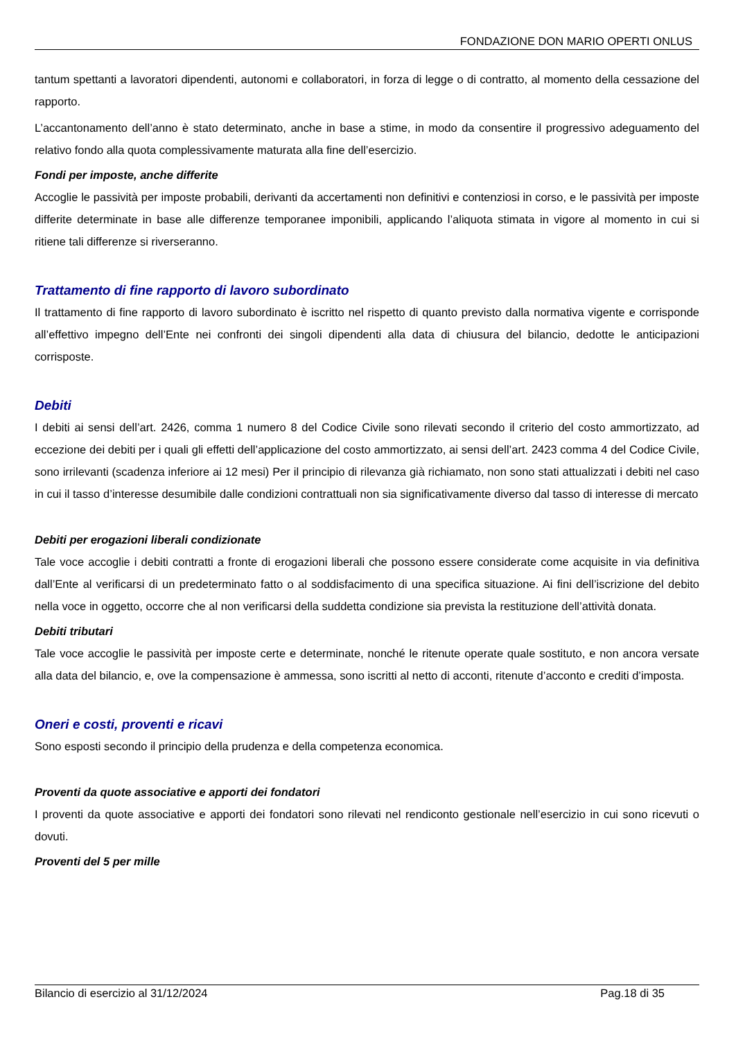FONDAZIONE DON MARIO OPERTI ONLUS
tantum spettanti a lavoratori dipendenti, autonomi e collaboratori, in forza di legge o di contratto, al momento della cessazione del rapporto.
L’accantonamento dell’anno è stato determinato, anche in base a stime, in modo da consentire il progressivo adeguamento del relativo fondo alla quota complessivamente maturata alla fine dell’esercizio.
Fondi per imposte, anche differite
Accoglie le passività per imposte probabili, derivanti da accertamenti non definitivi e contenziosi in corso, e le passività per imposte differite determinate in base alle differenze temporanee imponibili, applicando l’aliquota stimata in vigore al momento in cui si ritiene tali differenze si riverseranno.
Trattamento di fine rapporto di lavoro subordinato
Il trattamento di fine rapporto di lavoro subordinato è iscritto nel rispetto di quanto previsto dalla normativa vigente e corrisponde all’effettivo impegno dell’Ente nei confronti dei singoli dipendenti alla data di chiusura del bilancio, dedotte le anticipazioni corrisposte.
Debiti
I debiti ai sensi dell’art. 2426, comma 1 numero 8 del Codice Civile sono rilevati secondo il criterio del costo ammortizzato, ad eccezione dei debiti per i quali gli effetti dell’applicazione del costo ammortizzato, ai sensi dell’art. 2423 comma 4 del Codice Civile, sono irrilevanti (scadenza inferiore ai 12 mesi) Per il principio di rilevanza già richiamato, non sono stati attualizzati i debiti nel caso in cui il tasso d’interesse desumibile dalle condizioni contrattuali non sia significativamente diverso dal tasso di interesse di mercato
Debiti per erogazioni liberali condizionate
Tale voce accoglie i debiti contratti a fronte di erogazioni liberali che possono essere considerate come acquisite in via definitiva dall’Ente al verificarsi di un predeterminato fatto o al soddisfacimento di una specifica situazione. Ai fini dell’iscrizione del debito nella voce in oggetto, occorre che al non verificarsi della suddetta condizione sia prevista la restituzione dell’attività donata.
Debiti tributari
Tale voce accoglie le passività per imposte certe e determinate, nonché le ritenute operate quale sostituto, e non ancora versate alla data del bilancio, e, ove la compensazione è ammessa, sono iscritti al netto di acconti, ritenute d’acconto e crediti d’imposta.
Oneri e costi, proventi e ricavi
Sono esposti secondo il principio della prudenza e della competenza economica.
Proventi da quote associative e apporti dei fondatori
I proventi da quote associative e apporti dei fondatori sono rilevati nel rendiconto gestionale nell’esercizio in cui sono ricevuti o dovuti.
Proventi del 5 per mille
Bilancio di esercizio al 31/12/2024 Pag.18 di 35